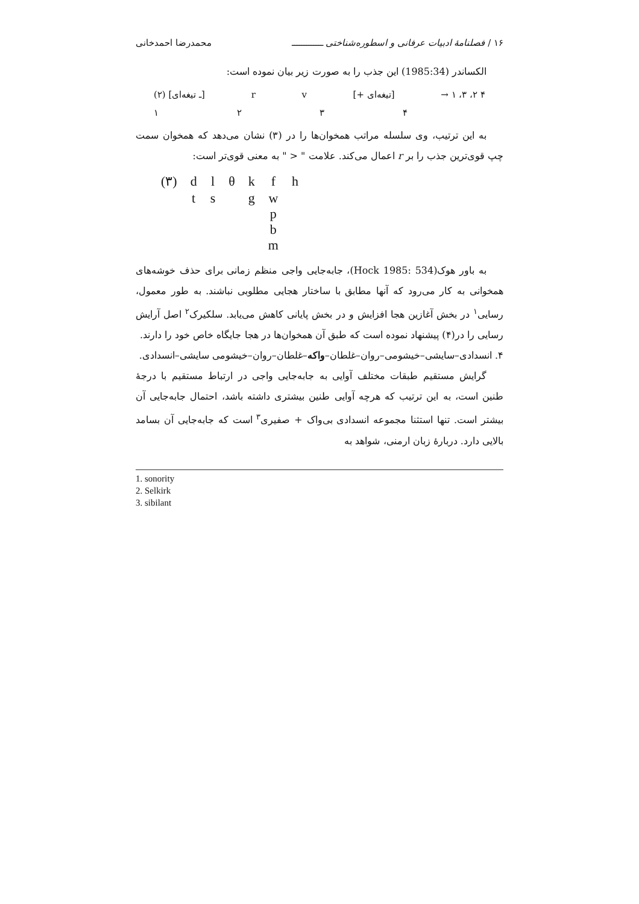۱۶ / فصلنامهٔ ادبیات عرفانی و اسطوره‌شناختی ـــــــــــــ محمدرضا احمدخانی
الکساندر (1985:34) این جذب را به صورت زیر بیان نموده است:
(۲) [ـ تیغه‌ای] r v [+ تیغه‌ای] → ۱ ،۳ ،۲ ۴
۱۲۳۴
به این ترتیب، وی سلسله مراتب همخوان‌ها را در (۳) نشان می‌دهد که همخوان سمت چپ قوی‌ترین جذب را بر r اعمال می‌کند. علامت " < " به معنی قوی‌تر است:
| (۳) | d | l | θ | k | f | h |
| | t | s | | g | w p b m | |
به باور هوک(Hock 1985: 534)، جابه‌جایی واجی منظم زمانی برای حذف خوشه‌های همخوانی به کار می‌رود که آنها مطابق با ساختار هجایی مطلوبی نباشند. به طور معمول، رسایی<sup>۱</sup> در بخش آغازین هجا افزایش و در بخش پایانی کاهش می‌یابد. سلکیرک<sup>۲</sup> اصل آرایش رسایی را در(۴) پیشنهاد نموده است که طبق آن همخوان‌ها در هجا جایگاه خاص خود را دارند.
۴. انسدادی–سایشی–خیشومی–روان–غلطان–واکه–غلطان–روان–خیشومی سایشی–انسدادی.
گرایش مستقیم طبقات مختلف آوایی به جابه‌جایی واجی در ارتباط مستقیم با درجهٔ طنین است، به این ترتیب که هرچه آوایی طنین بیشتری داشته باشد، احتمال جابه‌جایی آن بیشتر است. تنها استثنا مجموعه انسدادی بی‌واک + صفیری<sup>۳</sup> است که جابه‌جایی آن بسامد بالایی دارد. دربارهٔ زبان ارمنی، شواهد به
1. sonority
2. Selkirk
3. sibilant